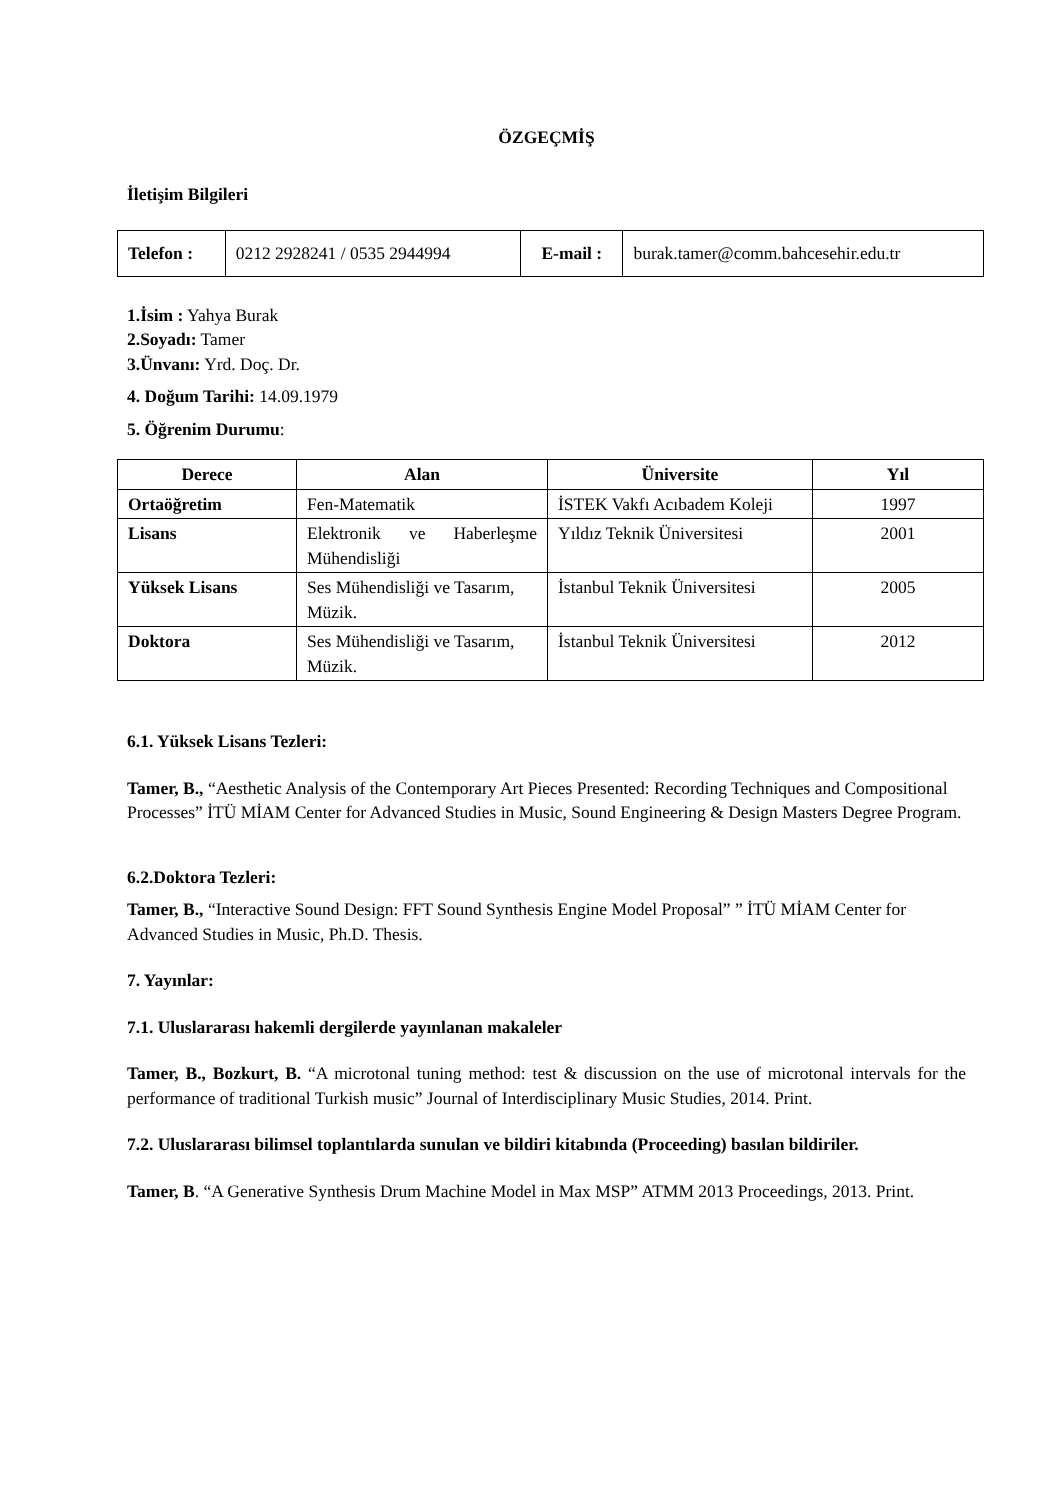ÖZGEÇMİŞ
İletişim Bilgileri
| Telefon : | 0212 2928241 / 0535 2944994 | E-mail : | burak.tamer@comm.bahcesehir.edu.tr |
1.İsim : Yahya Burak
2.Soyadı: Tamer
3.Ünvanı: Yrd. Doç. Dr.
4. Doğum Tarihi: 14.09.1979
5. Öğrenim Durumu:
| Derece | Alan | Üniversite | Yıl |
| --- | --- | --- | --- |
| Ortaöğretim | Fen-Matematik | İSTEK Vakfı Acıbadem Koleji | 1997 |
| Lisans | Elektronik ve Haberleşme Mühendisliği | Yıldız Teknik Üniversitesi | 2001 |
| Yüksek Lisans | Ses Mühendisliği ve Tasarım, Müzik. | İstanbul Teknik Üniversitesi | 2005 |
| Doktora | Ses Mühendisliği ve Tasarım, Müzik. | İstanbul Teknik Üniversitesi | 2012 |
6.1. Yüksek Lisans Tezleri:
Tamer, B., “Aesthetic Analysis of the Contemporary Art Pieces Presented: Recording Techniques and Compositional Processes” İTÜ MİAM Center for Advanced Studies in Music, Sound Engineering & Design Masters Degree Program.
6.2.Doktora Tezleri:
Tamer, B., “Interactive Sound Design: FFT Sound Synthesis Engine Model Proposal” ” İTÜ MİAM Center for Advanced Studies in Music, Ph.D. Thesis.
7. Yayınlar:
7.1. Uluslararası hakemli dergilerde yayınlanan makaleler
Tamer, B., Bozkurt, B. “A microtonal tuning method: test & discussion on the use of microtonal intervals for the performance of traditional Turkish music” Journal of Interdisciplinary Music Studies, 2014. Print.
7.2. Uluslararası bilimsel toplantılarda sunulan ve bildiri kitabında (Proceeding) basılan bildiriler.
Tamer, B. “A Generative Synthesis Drum Machine Model in Max MSP” ATMM 2013 Proceedings, 2013. Print.